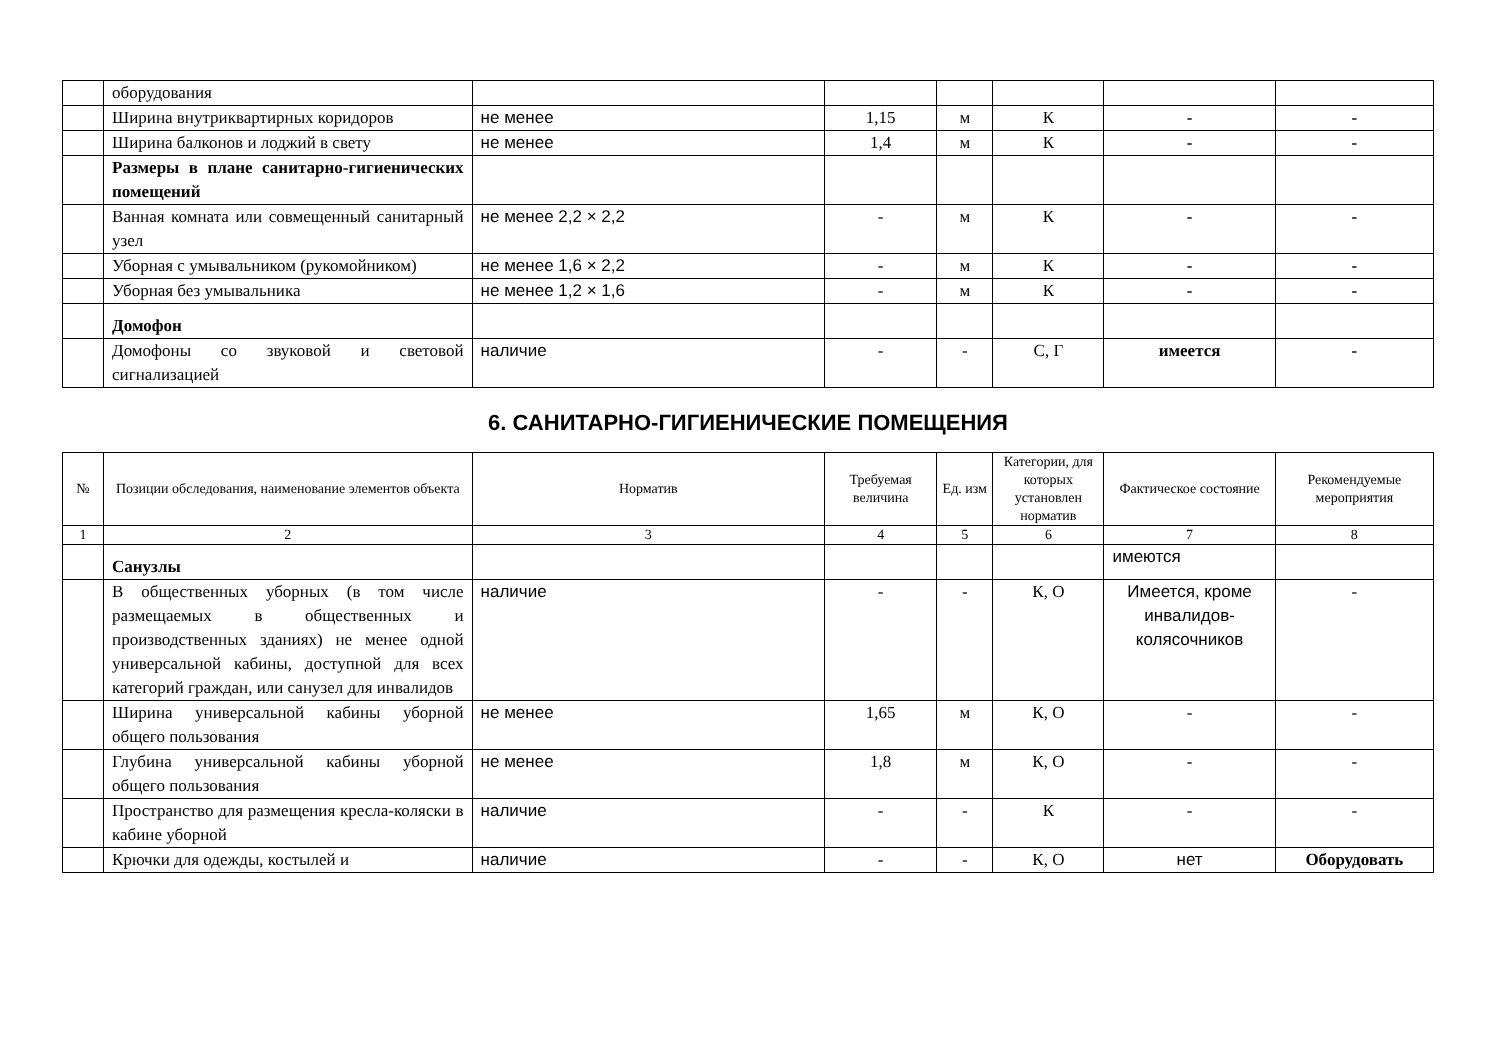| | оборудования | | | | | | |
| | Ширина внутриквартирных коридоров | не менее | 1,15 | м | К | - | - |
| | Ширина балконов и лоджий в свету | не менее | 1,4 | м | К | - | - |
| | Размеры в плане санитарно-гигиенических помещений | | | | | | |
| | Ванная комната или совмещенный санитарный узел | не менее 2,2 × 2,2 | - | м | К | - | - |
| | Уборная с умывальником (рукомойником) | не менее 1,6 × 2,2 | - | м | К | - | - |
| | Уборная без умывальника | не менее 1,2 × 1,6 | - | м | К | - | - |
| | Домофон | | | | | | |
| | Домофоны со звуковой и световой сигнализацией | наличие | - | - | С, Г | имеется | - |
6. САНИТАРНО-ГИГИЕНИЧЕСКИЕ ПОМЕЩЕНИЯ
| № | Позиции обследования, наименование элементов объекта | Норматив | Требуемая величина | Ед. изм | Категории, для которых установлен норматив | Фактическое состояние | Рекомендуемые мероприятия |
| --- | --- | --- | --- | --- | --- | --- | --- |
| 1 | 2 | 3 | 4 | 5 | 6 | 7 | 8 |
| | Санузлы | | | | | имеются | |
| | В общественных уборных (в том числе размещаемых в общественных и производственных зданиях) не менее одной универсальной кабины, доступной для всех категорий граждан, или санузел для инвалидов | наличие | - | - | К, О | Имеется, кроме инвалидов-колясочников | - |
| | Ширина универсальной кабины уборной общего пользования | не менее | 1,65 | м | К, О | - | - |
| | Глубина универсальной кабины уборной общего пользования | не менее | 1,8 | м | К, О | - | - |
| | Пространство для размещения кресла-коляски в кабине уборной | наличие | - | - | К | - | - |
| | Крючки для одежды, костылей и | наличие | - | - | К, О | нет | Оборудовать |